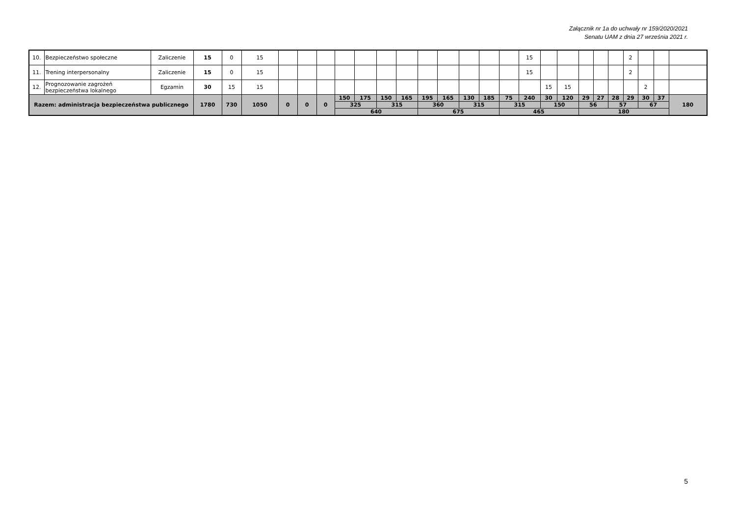Załącznik nr 1a do uchwały nr 159/2020/2021
Senatu UAM z dnia 27 września 2021 r.
| 10. | Bezpieczeństwo społeczne | Zaliczenie | 15 | 0 | 15 | | | | | | | | | | | | | 15 | | | | | | 2 | | | |
| 11. | Trening interpersonalny | Zaliczenie | 15 | 0 | 15 | | | | | | | | | | | | | 15 | | | | | | 2 | | | |
| 12. | Prognozowanie zagrożeń bezpieczeństwa lokalnego | Egzamin | 30 | 15 | 15 | | | | | | | | | | | | | | 15 | 15 | | | | | 2 | | |
| Razem: administracja bezpieczeństwa publicznego | | | 1780 | 730 | 1050 | 0 | 0 | 0 | 150 | 175 | 150 | 165 | 195 | 165 | 130 | 185 | 75 | 240 | 30 | 120 | 29 | 27 | 28 | 29 | 30 | 37 | 180 |
| | | | | | | | | | 325 | | 315 | | 360 | | 315 | | 315 | | 150 | | 56 | | 57 | | 67 | | |
| | | | | | | | | | 640 | | | | 675 | | | | 465 | | | | 180 | | | | | | |
5